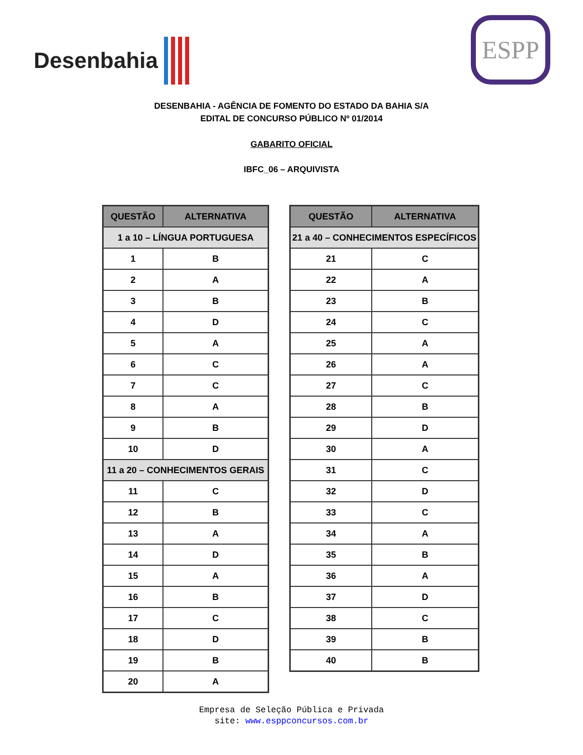Desenbahia
ESPP
DESENBAHIA - AGÊNCIA DE FOMENTO DO ESTADO DA BAHIA S/A
EDITAL DE CONCURSO PÚBLICO Nº 01/2014
GABARITO OFICIAL
IBFC_06 – ARQUIVISTA
| QUESTÃO | ALTERNATIVA |
| --- | --- |
| 1 a 10 – LÍNGUA PORTUGUESA | |
| 1 | B |
| 2 | A |
| 3 | B |
| 4 | D |
| 5 | A |
| 6 | C |
| 7 | C |
| 8 | A |
| 9 | B |
| 10 | D |
| 11 a 20 – CONHECIMENTOS GERAIS | |
| 11 | C |
| 12 | B |
| 13 | A |
| 14 | D |
| 15 | A |
| 16 | B |
| 17 | C |
| 18 | D |
| 19 | B |
| 20 | A |
| QUESTÃO | ALTERNATIVA |
| --- | --- |
| 21 a 40 – CONHECIMENTOS ESPECÍFICOS | |
| 21 | C |
| 22 | A |
| 23 | B |
| 24 | C |
| 25 | A |
| 26 | A |
| 27 | C |
| 28 | B |
| 29 | D |
| 30 | A |
| 31 | C |
| 32 | D |
| 33 | C |
| 34 | A |
| 35 | B |
| 36 | A |
| 37 | D |
| 38 | C |
| 39 | B |
| 40 | B |
Empresa de Seleção Pública e Privada
site: www.esppconcursos.com.br